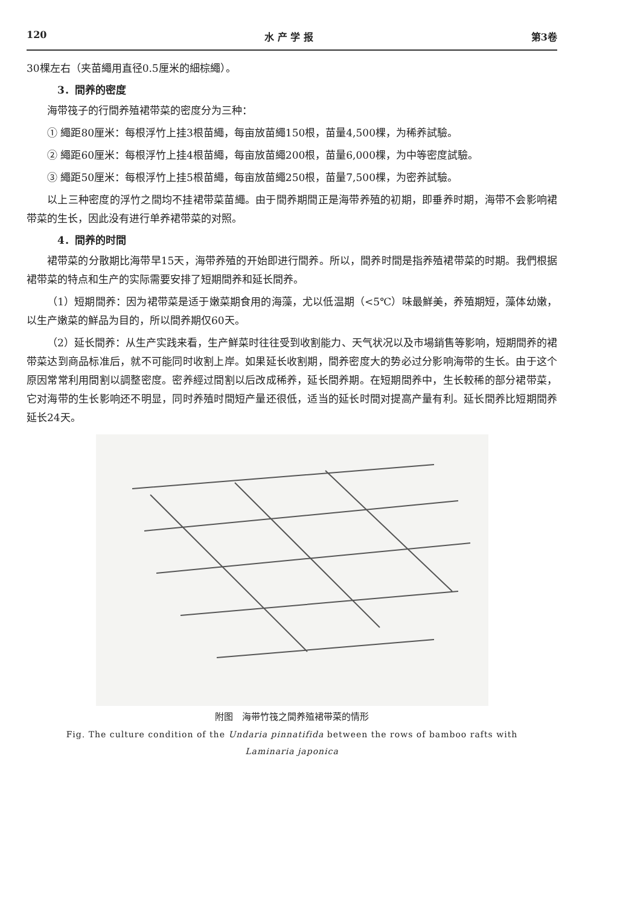120 水 产 学 报 第3卷
30棵左右（夹苗繩用直径0.5厘米的細棕繩）。
3．間养的密度
海带筏子的行間养殖裙带菜的密度分为三种：
① 繩距80厘米：每根浮竹上挂3根苗繩，每亩放苗繩150根，苗量4,500棵，为稀养試驗。
② 繩距60厘米：每根浮竹上挂4根苗繩，每亩放苗繩200根，苗量6,000棵，为中等密度試驗。
③ 繩距50厘米：每根浮竹上挂5根苗繩，每亩放苗繩250根，苗量7,500棵，为密养試驗。
以上三种密度的浮竹之間均不挂裙带菜苗繩。由于間养期間正是海带养殖的初期，即垂养时期，海带不会影响裙带菜的生长，因此没有进行单养裙带菜的对照。
4．間养的时間
裙带菜的分散期比海带早15天，海带养殖的开始即进行間养。所以，間养时間是指养殖裙带菜的时期。我們根据裙带菜的特点和生产的实际需要安排了短期間养和延长間养。
（1）短期間养：因为裙带菜是适于嫩菜期食用的海藻，尤以低温期（<5℃）味最鮮美，养殖期短，藻体幼嫩，以生产嫩菜的鮮品为目的，所以間养期仅60天。
（2）延长間养：从生产实践来看，生产鮮菜时往往受到收割能力、天气状况以及市場銷售等影响，短期間养的裙带菜达到商品标准后，就不可能同时收割上岸。如果延长收割期，間养密度大的势必过分影响海带的生长。由于这个原因常常利用間割以調整密度。密养經过間割以后改成稀养，延长間养期。在短期間养中，生长較稀的部分裙带菜，它对海带的生长影响还不明显，同时养殖时間短产量还很低，适当的延长时間对提高产量有利。延长間养比短期間养延长24天。
附图　海带竹筏之間养殖裙带菜的情形
Fig. The culture condition of the Undaria pinnatifida between the rows of bamboo rafts with Laminaria japonica